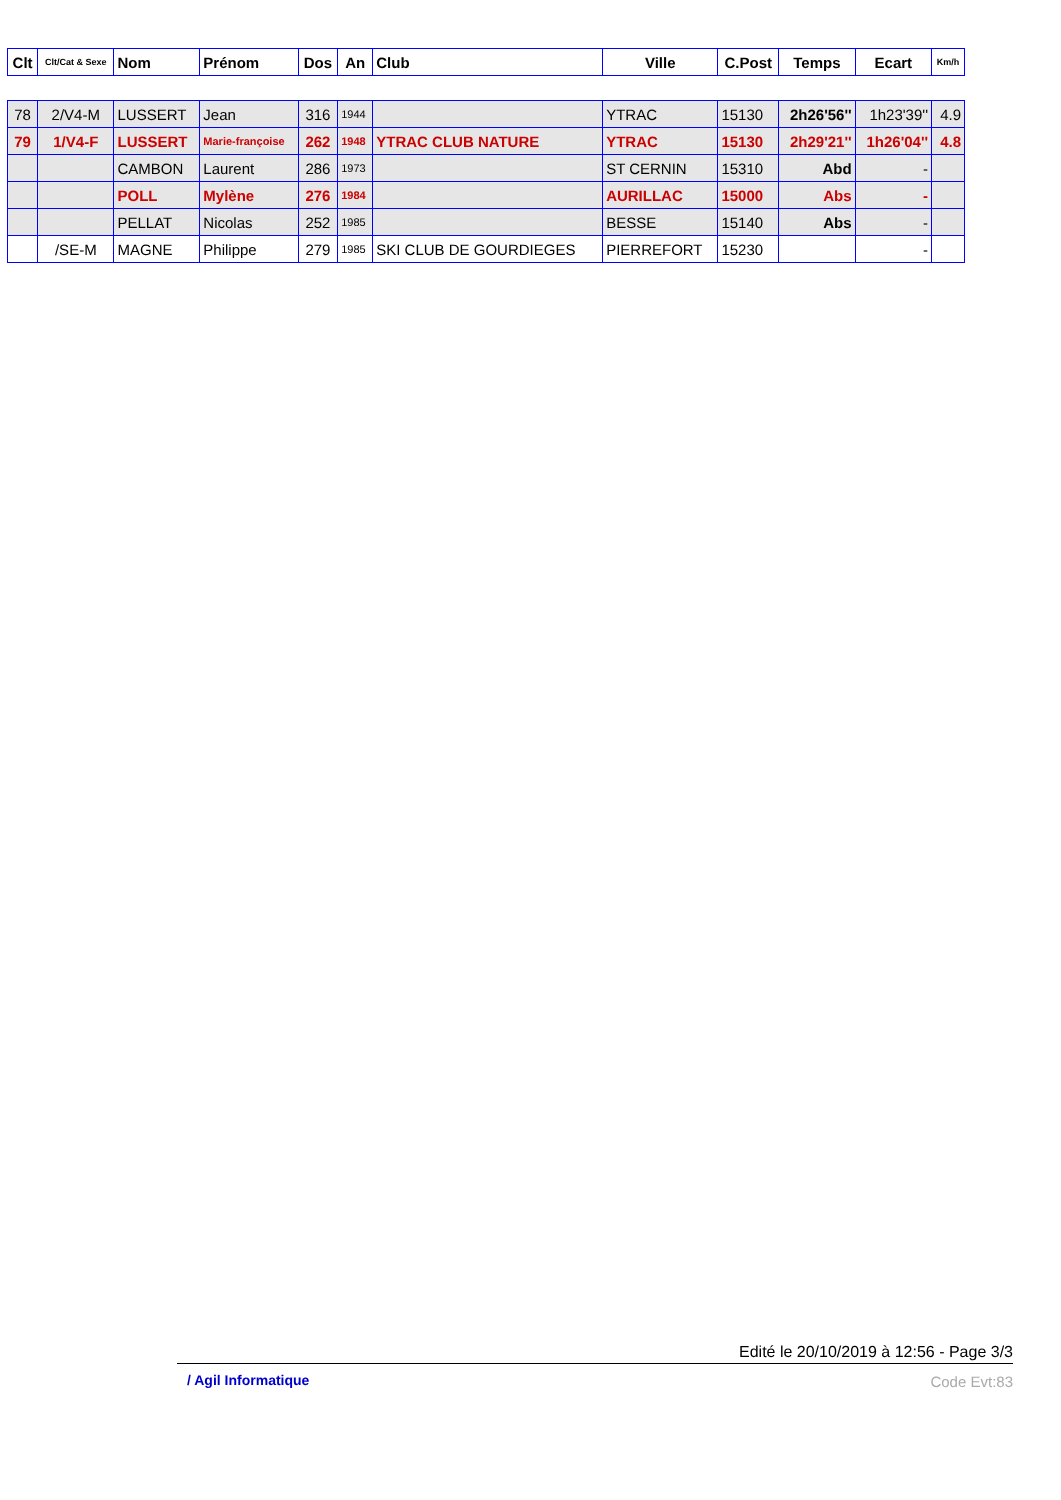| Clt | Clt/Cat & Sexe | Nom | Prénom | Dos | An | Club | Ville | C.Post | Temps | Ecart | Km/h |
| --- | --- | --- | --- | --- | --- | --- | --- | --- | --- | --- | --- |
| 78 | 2/V4-M | LUSSERT | Jean | 316 | 1944 | | YTRAC | 15130 | 2h26'56'' | 1h23'39'' | 4.9 |
| 79 | 1/V4-F | LUSSERT | Marie-françoise | 262 | 1948 | YTRAC CLUB NATURE | YTRAC | 15130 | 2h29'21'' | 1h26'04'' | 4.8 |
| | | CAMBON | Laurent | 286 | 1973 | | ST CERNIN | 15310 | Abd | - | |
| | | POLL | Mylène | 276 | 1984 | | AURILLAC | 15000 | Abs | - | |
| | | PELLAT | Nicolas | 252 | 1985 | | BESSE | 15140 | Abs | - | |
| | /SE-M | MAGNE | Philippe | 279 | 1985 | SKI CLUB DE GOURDIEGES | PIERREFORT | 15230 | | - | |
Edité le 20/10/2019 à 12:56 - Page 3/3
/ Agil Informatique Code Evt:83